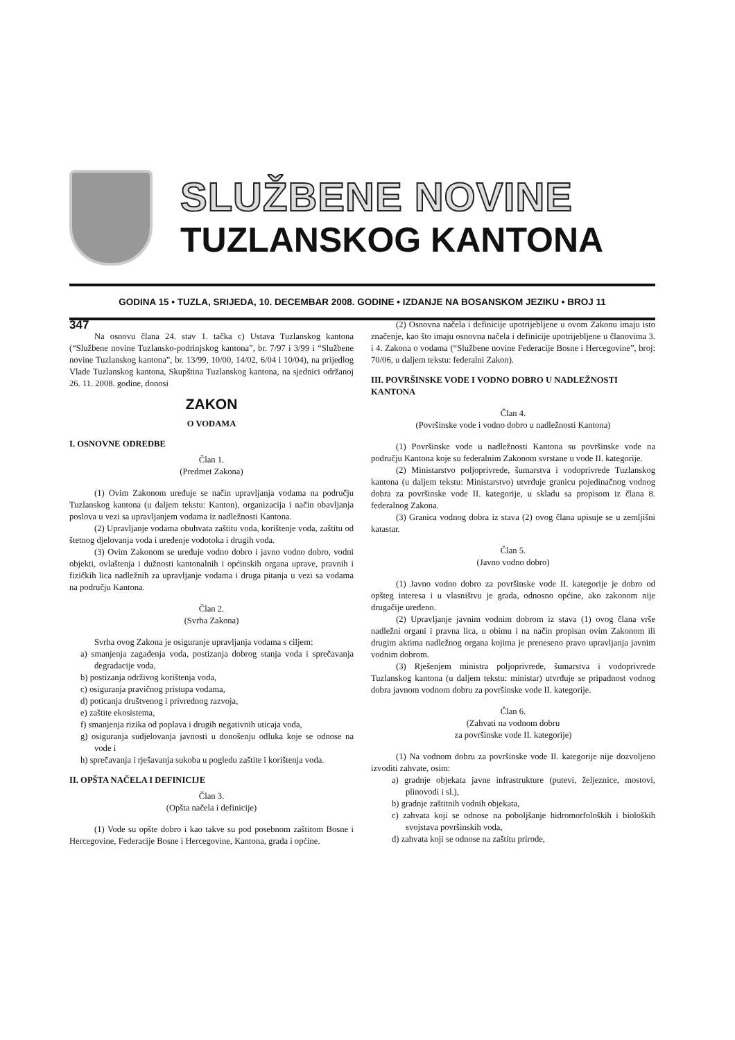SLUŽBENE NOVINE
TUZLANSKOG KANTONA
GODINA 15 • TUZLA, SRIJEDA, 10. DECEMBAR 2008. GODINE • IZDANJE NA BOSANSKOM JEZIKU • BROJ 11
347
Na osnovu člana 24. stav 1. tačka c) Ustava Tuzlanskog kantona (“Službene novine Tuzlansko-podrinjskog kantona”, br. 7/97 i 3/99 i “Službene novine Tuzlanskog kantona”, br. 13/99, 10/00, 14/02, 6/04 i 10/04), na prijedlog Vlade Tuzlanskog kantona, Skupština Tuzlanskog kantona, na sjednici održanoj 26. 11. 2008. godine, donosi
ZAKON
O VODAMA
I. OSNOVNE ODREDBE
Član 1.
(Predmet Zakona)
(1) Ovim Zakonom uređuje se način upravljanja vodama na području Tuzlanskog kantona (u daljem tekstu: Kanton), organizacija i način obavljanja poslova u vezi sa upravljanjem vodama iz nadležnosti Kantona.
(2) Upravljanje vodama obuhvata zaštitu voda, korištenje voda, zaštitu od štetnog djelovanja voda i uređenje vodotoka i drugih voda.
(3) Ovim Zakonom se uređuje vodno dobro i javno vodno dobro, vodni objekti, ovlaštenja i dužnosti kantonalnih i općinskih organa uprave, pravnih i fizičkih lica nadležnih za upravljanje vodama i druga pitanja u vezi sa vodama na području Kantona.
Član 2.
(Svrha Zakona)
Svrha ovog Zakona je osiguranje upravljanja vodama s ciljem:
a) smanjenja zagađenja voda, postizanja dobrog stanja voda i sprečavanja degradacije voda,
b) postizanja održivog korištenja voda,
c) osiguranja pravičnog pristupa vodama,
d) poticanja društvenog i privrednog razvoja,
e) zaštite ekosistema,
f) smanjenja rizika od poplava i drugih negativnih uticaja voda,
g) osiguranja sudjelovanja javnosti u donošenju odluka koje se odnose na vode i
h) sprečavanja i rješavanja sukoba u pogledu zaštite i korištenja voda.
II. OPŠTA NAČELA I DEFINICIJE
Član 3.
(Opšta načela i definicije)
(1) Vode su opšte dobro i kao takve su pod posebnom zaštitom Bosne i Hercegovine, Federacije Bosne i Hercegovine, Kantona, grada i općine.
(2) Osnovna načela i definicije upotrijebljene u ovom Zakonu imaju isto značenje, kao što imaju osnovna načela i definicije upotrijebljene u članovima 3. i 4. Zakona o vodama (“Službene novine Federacije Bosne i Hercegovine”, broj: 70/06, u daljem tekstu: federalni Zakon).
III. POVRŠINSKE VODE I VODNO DOBRO U NADLEŽNOSTI KANTONA
Član 4.
(Površinske vode i vodno dobro u nadležnosti Kantona)
(1) Površinske vode u nadležnosti Kantona su površinske vode na području Kantona koje su federalnim Zakonom svrstane u vode II. kategorije.
(2) Ministarstvo poljoprivrede, šumarstva i vodoprivrede Tuzlanskog kantona (u daljem tekstu: Ministarstvo) utvrđuje granicu pojedinačnog vodnog dobra za površinske vode II. kategorije, u skladu sa propisom iz člana 8. federalnog Zakona.
(3) Granica vodnog dobra iz stava (2) ovog člana upisuje se u zemljišni katastar.
Član 5.
(Javno vodno dobro)
(1) Javno vodno dobro za površinske vode II. kategorije je dobro od opšteg interesa i u vlasništvu je grada, odnosno općine, ako zakonom nije drugačije uređeno.
(2) Upravljanje javnim vodnim dobrom iz stava (1) ovog člana vrše nadležni organi i pravna lica, u obimu i na način propisan ovim Zakonom ili drugim aktima nadležnog organa kojima je preneseno pravo upravljanja javnim vodnim dobrom.
(3) Rješenjem ministra poljoprivrede, šumarstva i vodoprivrede Tuzlanskog kantona (u daljem tekstu: ministar) utvrđuje se pripadnost vodnog dobra javnom vodnom dobru za površinske vode II. kategorije.
Član 6.
(Zahvati na vodnom dobru
za površinske vode II. kategorije)
(1) Na vodnom dobru za površinske vode II. kategorije nije dozvoljeno izvoditi zahvate, osim:
a) gradnje objekata javne infrastrukture (putevi, željeznice, mostovi, plinovodi i sl.),
b) gradnje zaštitnih vodnih objekata,
c) zahvata koji se odnose na poboljšanje hidromorfoloških i bioloških svojstava površinskih voda,
d) zahvata koji se odnose na zaštitu prirode,